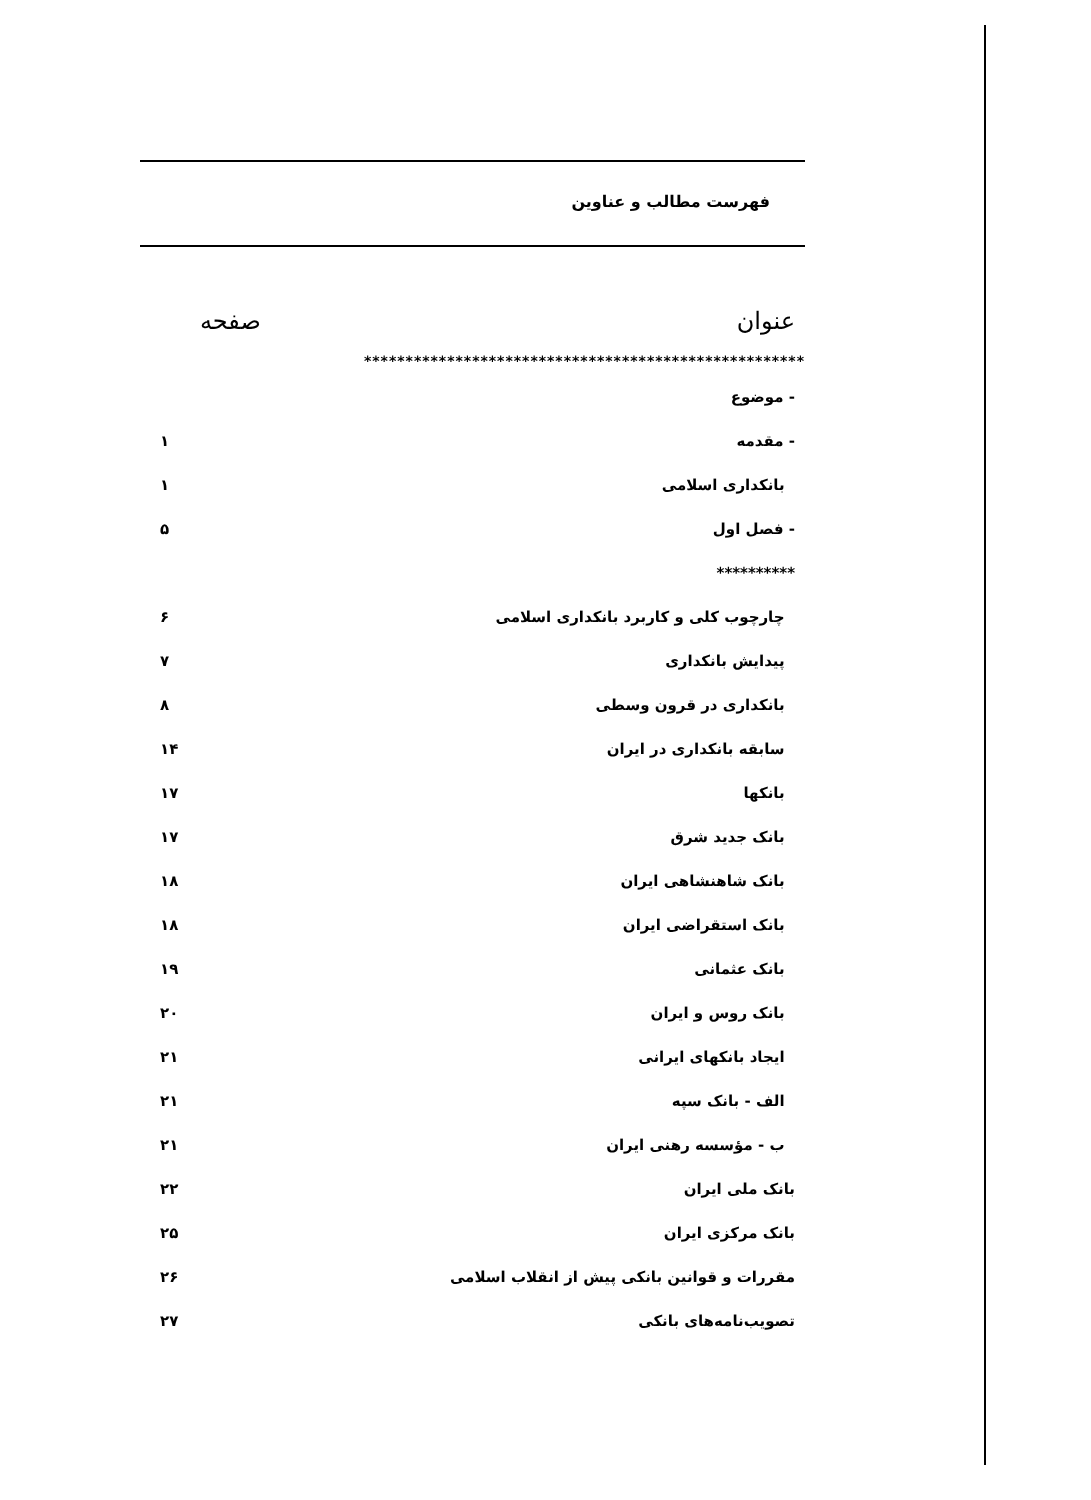فهرست مطالب و عناوین
عنوان صفحه
*****************************************************
| - موضوع | |
| - مقدمه | ۱ |
| بانکداری اسلامی | ۱ |
| - فصل اول | ۵ |
| ********** | |
| چارچوب کلی و کاربرد بانکداری اسلامی | ۶ |
| پیدایش بانکداری | ۷ |
| بانکداری در قرون وسطی | ۸ |
| سابقه بانکداری در ایران | ۱۴ |
| بانکها | ۱۷ |
| بانک جدید شرق | ۱۷ |
| بانک شاهنشاهی ایران | ۱۸ |
| بانک استقراضی ایران | ۱۸ |
| بانک عثمانی | ۱۹ |
| بانک روس و ایران | ۲۰ |
| ایجاد بانکهای ایرانی | ۲۱ |
| الف - بانک سپه | ۲۱ |
| ب - مؤسسه رهنی ایران | ۲۱ |
| بانک ملی ایران | ۲۲ |
| بانک مرکزی ایران | ۲۵ |
| مقررات و قوانین بانکی پیش از انقلاب اسلامی | ۲۶ |
| تصویب‌نامه‌های بانکی | ۲۷ |